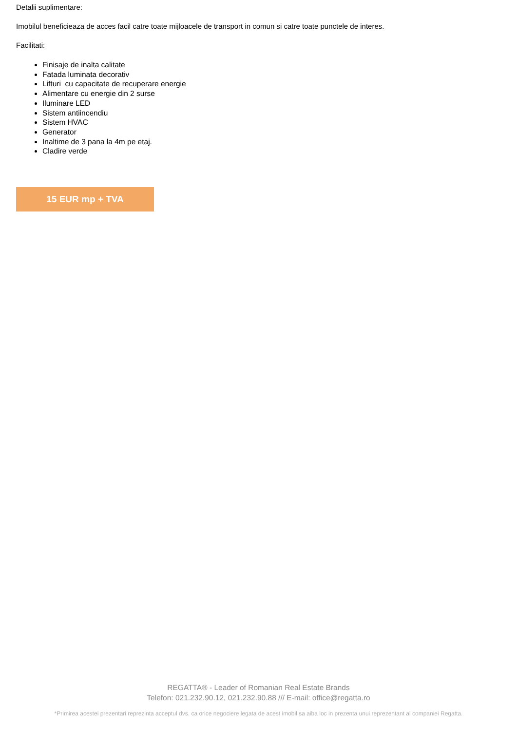Detalii suplimentare:
Imobilul beneficieaza de acces facil catre toate mijloacele de transport in comun si catre toate punctele de interes.
Facilitati:
Finisaje de inalta calitate
Fatada luminata decorativ
Lifturi cu capacitate de recuperare energie
Alimentare cu energie din 2 surse
Iluminare LED
Sistem antiincendiu
Sistem HVAC
Generator
Inaltime de 3 pana la 4m pe etaj.
Cladire verde
15 EUR mp + TVA
REGATTA® - Leader of Romanian Real Estate Brands
Telefon: 021.232.90.12, 021.232.90.88 /// E-mail: office@regatta.ro
*Primirea acestei prezentari reprezinta acceptul dvs. ca orice negociere legata de acest imobil sa aiba loc in prezenta unui reprezentant al companiei Regatta.